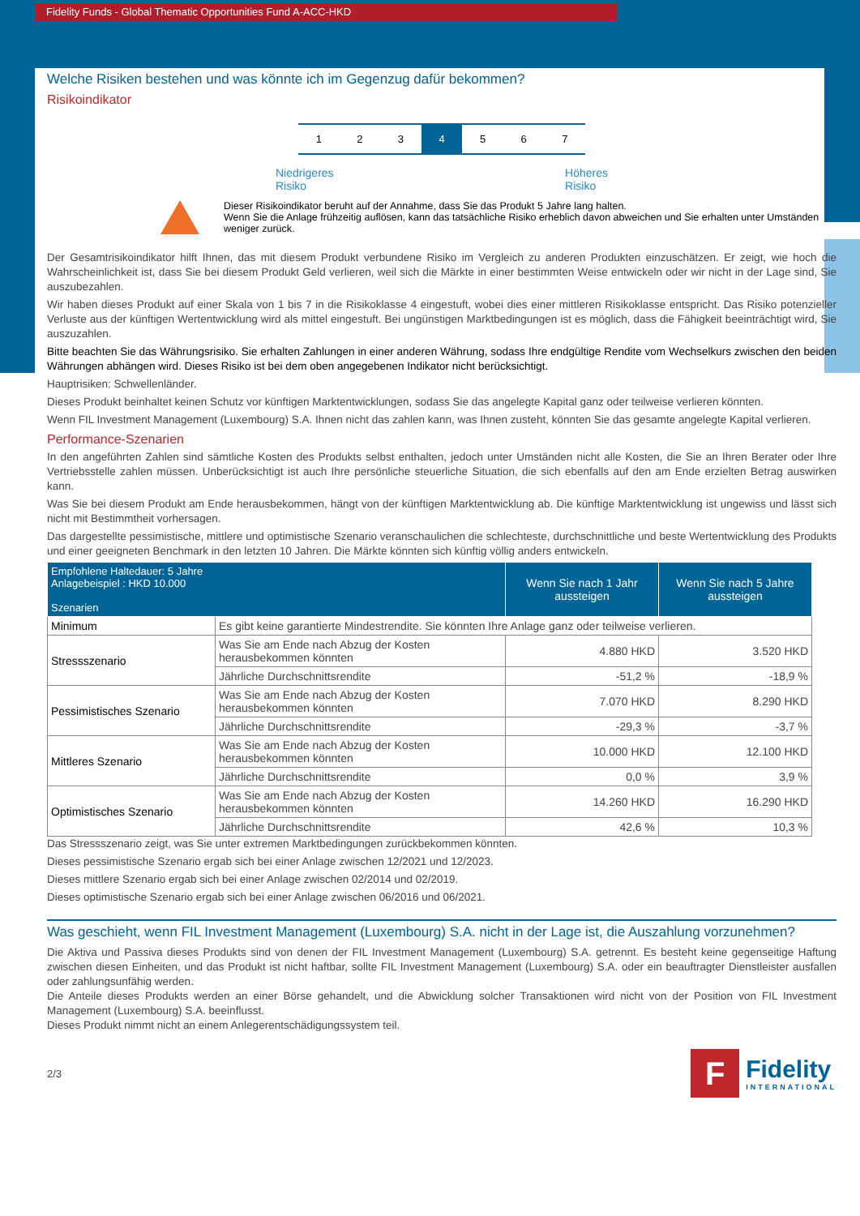Fidelity Funds - Global Thematic Opportunities Fund A-ACC-HKD
Welche Risiken bestehen und was könnte ich im Gegenzug dafür bekommen?
Risikoindikator
1 2 3 4 5 6 7
Niedrigeres
Risiko Höheres
Risiko
Dieser Risikoindikator beruht auf der Annahme, dass Sie das Produkt 5 Jahre lang halten.
Wenn Sie die Anlage frühzeitig auflösen, kann das tatsächliche Risiko erheblich davon abweichen und Sie erhalten unter Umständen weniger zurück.
Der Gesamtrisikoindikator hilft Ihnen, das mit diesem Produkt verbundene Risiko im Vergleich zu anderen Produkten einzuschätzen. Er zeigt, wie hoch die Wahrscheinlichkeit ist, dass Sie bei diesem Produkt Geld verlieren, weil sich die Märkte in einer bestimmten Weise entwickeln oder wir nicht in der Lage sind, Sie auszubezahlen.
Wir haben dieses Produkt auf einer Skala von 1 bis 7 in die Risikoklasse 4 eingestuft, wobei dies einer mittleren Risikoklasse entspricht. Das Risiko potenzieller Verluste aus der künftigen Wertentwicklung wird als mittel eingestuft. Bei ungünstigen Marktbedingungen ist es möglich, dass die Fähigkeit beeinträchtigt wird, Sie auszuzahlen.
Bitte beachten Sie das Währungsrisiko. Sie erhalten Zahlungen in einer anderen Währung, sodass Ihre endgültige Rendite vom Wechselkurs zwischen den beiden Währungen abhängen wird. Dieses Risiko ist bei dem oben angegebenen Indikator nicht berücksichtigt.
Hauptrisiken: Schwellenländer.
Dieses Produkt beinhaltet keinen Schutz vor künftigen Marktentwicklungen, sodass Sie das angelegte Kapital ganz oder teilweise verlieren könnten.
Wenn FIL Investment Management (Luxembourg) S.A. Ihnen nicht das zahlen kann, was Ihnen zusteht, könnten Sie das gesamte angelegte Kapital verlieren.
Performance-Szenarien
In den angeführten Zahlen sind sämtliche Kosten des Produkts selbst enthalten, jedoch unter Umständen nicht alle Kosten, die Sie an Ihren Berater oder Ihre Vertriebsstelle zahlen müssen. Unberücksichtigt ist auch Ihre persönliche steuerliche Situation, die sich ebenfalls auf den am Ende erzielten Betrag auswirken kann.
Was Sie bei diesem Produkt am Ende herausbekommen, hängt von der künftigen Marktentwicklung ab. Die künftige Marktentwicklung ist ungewiss und lässt sich nicht mit Bestimmtheit vorhersagen.
Das dargestellte pessimistische, mittlere und optimistische Szenario veranschaulichen die schlechteste, durchschnittliche und beste Wertentwicklung des Produkts und einer geeigneten Benchmark in den letzten 10 Jahren. Die Märkte könnten sich künftig völlig anders entwickeln.
| Empfohlene Haltedauer: 5 Jahre Anlagebeispiel : HKD 10.000 Szenarien | | Wenn Sie nach 1 Jahr aussteigen | Wenn Sie nach 5 Jahre aussteigen |
| --- | --- | --- | --- |
| Minimum | Es gibt keine garantierte Mindestrendite. Sie könnten Ihre Anlage ganz oder teilweise verlieren. | | |
| Stressszenario | Was Sie am Ende nach Abzug der Kosten herausbekommen könnten | 4.880 HKD | 3.520 HKD |
| | Jährliche Durchschnittsrendite | -51,2 % | -18,9 % |
| Pessimistisches Szenario | Was Sie am Ende nach Abzug der Kosten herausbekommen könnten | 7.070 HKD | 8.290 HKD |
| | Jährliche Durchschnittsrendite | -29,3 % | -3,7 % |
| Mittleres Szenario | Was Sie am Ende nach Abzug der Kosten herausbekommen könnten | 10.000 HKD | 12.100 HKD |
| | Jährliche Durchschnittsrendite | 0,0 % | 3,9 % |
| Optimistisches Szenario | Was Sie am Ende nach Abzug der Kosten herausbekommen könnten | 14.260 HKD | 16.290 HKD |
| | Jährliche Durchschnittsrendite | 42,6 % | 10,3 % |
Das Stressszenario zeigt, was Sie unter extremen Marktbedingungen zurückbekommen könnten.
Dieses pessimistische Szenario ergab sich bei einer Anlage zwischen 12/2021 und 12/2023.
Dieses mittlere Szenario ergab sich bei einer Anlage zwischen 02/2014 und 02/2019.
Dieses optimistische Szenario ergab sich bei einer Anlage zwischen 06/2016 und 06/2021.
Was geschieht, wenn FIL Investment Management (Luxembourg) S.A. nicht in der Lage ist, die Auszahlung vorzunehmen?
Die Aktiva und Passiva dieses Produkts sind von denen der FIL Investment Management (Luxembourg) S.A. getrennt. Es besteht keine gegenseitige Haftung zwischen diesen Einheiten, und das Produkt ist nicht haftbar, sollte FIL Investment Management (Luxembourg) S.A. oder ein beauftragter Dienstleister ausfallen oder zahlungsunfähig werden.
Die Anteile dieses Produkts werden an einer Börse gehandelt, und die Abwicklung solcher Transaktionen wird nicht von der Position von FIL Investment Management (Luxembourg) S.A. beeinflusst.
Dieses Produkt nimmt nicht an einem Anlegerentschädigungssystem teil.
2/3
F
Fidelity
INTERNATIONAL